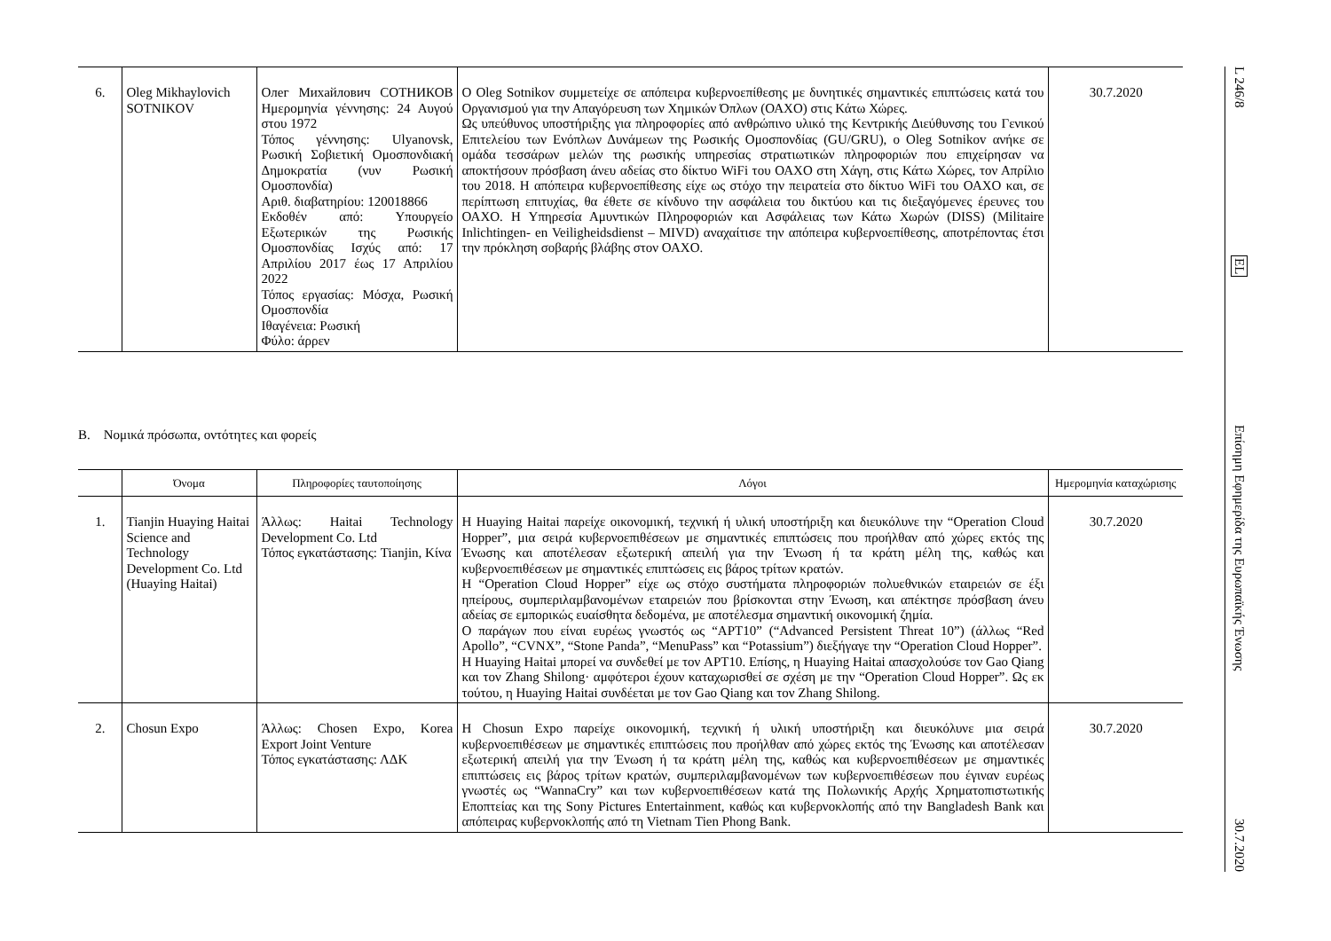| 6. | Oleg Mikhaylovich SOTNIKOV | Олег Михайлович СОТНИКОВ Ημερομηνία γέννησης: 24 Αυγού στου 1972 Τόπος γέννησης: Ulyanovsk, Ρωσική Σοβιετική Ομοσπονδιακή Δημοκρατία (νυν Ρωσική Ομοσπονδία) Αριθ. διαβατηρίου: 120018866 Εκδοθέν από: Υπουργείο Εξωτερικών της Ρωσικής Ομοσπονδίας Ισχύς από: 17 Απριλίου 2017 έως 17 Απριλίου 2022 Τόπος εργασίας: Μόσχα, Ρωσική Ομοσπονδία Ιθαγένεια: Ρωσική Φύλο: άρρεν | Ο Oleg Sotnikov συμμετείχε σε απόπειρα κυβερνοεπίθεσης με δυνητικές σημαντικές επιπτώσεις κατά του Οργανισμού για την Απαγόρευση των Χημικών Όπλων (ΟΑΧΟ) στις Κάτω Χώρες. Ως υπεύθυνος υποστήριξης για πληροφορίες από ανθρώπινο υλικό της Κεντρικής Διεύθυνσης του Γενικού Επιτελείου των Ενόπλων Δυνάμεων της Ρωσικής Ομοσπονδίας (GU/GRU), ο Oleg Sotnikov ανήκε σε ομάδα τεσσάρων μελών της ρωσικής υπηρεσίας στρατιωτικών πληροφοριών που επιχείρησαν να αποκτήσουν πρόσβαση άνευ αδείας στο δίκτυο WiFi του ΟΑΧΟ στη Χάγη, στις Κάτω Χώρες, τον Απρίλιο του 2018. Η απόπειρα κυβερνοεπίθεσης είχε ως στόχο την πειρατεία στο δίκτυο WiFi του ΟΑΧΟ και, σε περίπτωση επιτυχίας, θα έθετε σε κίνδυνο την ασφάλεια του δικτύου και τις διεξαγόμενες έρευνες του ΟΑΧΟ. Η Υπηρεσία Αμυντικών Πληροφοριών και Ασφάλειας των Κάτω Χωρών (DISS) (Militaire Inlichtingen- en Veiligheidsdienst – MIVD) αναχαίτισε την απόπειρα κυβερνοεπίθεσης, αποτρέποντας έτσι την πρόκληση σοβαρής βλάβης στον ΟΑΧΟ. | 30.7.2020 |
Β. Νομικά πρόσωπα, οντότητες και φορείς
| | Όνομα | Πληροφορίες ταυτοποίησης | Λόγοι | Ημερομηνία καταχώρισης |
| --- | --- | --- | --- | --- |
| 1. | Tianjin Huaying Haitai Science and Technology Development Co. Ltd (Huaying Haitai) | Άλλως: Haitai Technology Development Co. Ltd Τόπος εγκατάστασης: Tianjin, Κίνα | Η Huaying Haitai παρείχε οικονομική, τεχνική ή υλική υποστήριξη και διευκόλυνε την “Operation Cloud Hopper”, μια σειρά κυβερνοεπιθέσεων με σημαντικές επιπτώσεις που προήλθαν από χώρες εκτός της Ένωσης και αποτέλεσαν εξωτερική απειλή για την Ένωση ή τα κράτη μέλη της, καθώς και κυβερνοεπιθέσεων με σημαντικές επιπτώσεις εις βάρος τρίτων κρατών. Η “Operation Cloud Hopper” είχε ως στόχο συστήματα πληροφοριών πολυεθνικών εταιρειών σε έξι ηπείρους, συμπεριλαμβανομένων εταιρειών που βρίσκονται στην Ένωση, και απέκτησε πρόσβαση άνευ αδείας σε εμπορικώς ευαίσθητα δεδομένα, με αποτέλεσμα σημαντική οικονομική ζημία. Ο παράγων που είναι ευρέως γνωστός ως “APT10” (“Advanced Persistent Threat 10”) (άλλως “Red Apollo”, “CVNX”, “Stone Panda”, “MenuPass” και “Potassium”) διεξήγαγε την “Operation Cloud Hopper”. Η Huaying Haitai μπορεί να συνδεθεί με τον APT10. Επίσης, η Huaying Haitai απασχολούσε τον Gao Qiang και τον Zhang Shilong· αμφότεροι έχουν καταχωρισθεί σε σχέση με την “Operation Cloud Hopper”. Ως εκ τούτου, η Huaying Haitai συνδέεται με τον Gao Qiang και τον Zhang Shilong. | 30.7.2020 |
| 2. | Chosun Expo | Άλλως: Chosen Expo, Korea Export Joint Venture Τόπος εγκατάστασης: ΛΔΚ | Η Chosun Expo παρείχε οικονομική, τεχνική ή υλική υποστήριξη και διευκόλυνε μια σειρά κυβερνοεπιθέσεων με σημαντικές επιπτώσεις που προήλθαν από χώρες εκτός της Ένωσης και αποτέλεσαν εξωτερική απειλή για την Ένωση ή τα κράτη μέλη της, καθώς και κυβερνοεπιθέσεων με σημαντικές επιπτώσεις εις βάρος τρίτων κρατών, συμπεριλαμβανομένων των κυβερνοεπιθέσεων που έγιναν ευρέως γνωστές ως “WannaCry” και των κυβερνοεπιθέσεων κατά της Πολωνικής Αρχής Χρηματοπιστωτικής Εποπτείας και της Sony Pictures Entertainment, καθώς και κυβερνοκλοπής από την Bangladesh Bank και απόπειρας κυβερνοκλοπής από τη Vietnam Tien Phong Bank. | 30.7.2020 |
L 246/8
EL
Επίσημη Εφημερίδα της Ευρωπαϊκής Ένωσης
30.7.2020